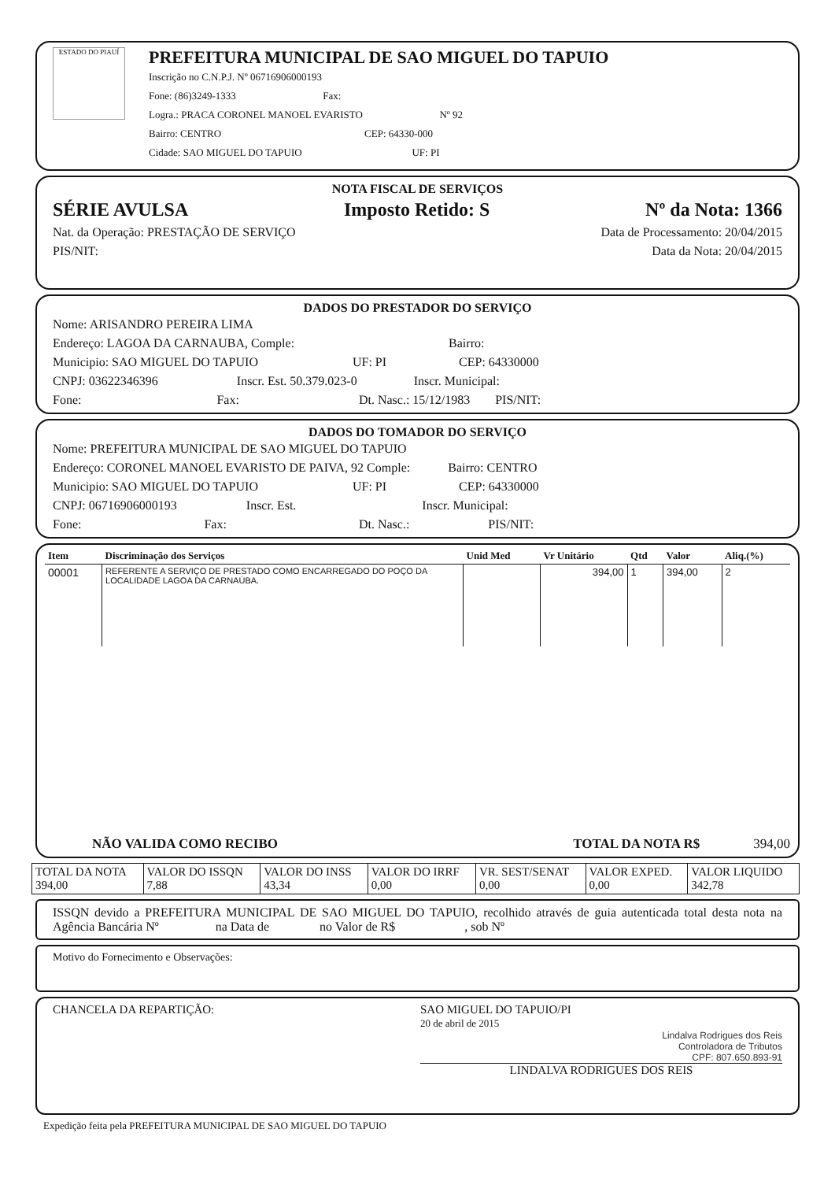ESTADO DO PIAUÍ
PREFEITURA MUNICIPAL DE SAO MIGUEL DO TAPUIO
Inscrição no C.N.P.J. Nº 06716906000193
Fone: (86)3249-1333 Fax:
Logra.: PRACA CORONEL MANOEL EVARISTO Nº 92
Bairro: CENTRO CEP: 64330-000
Cidade: SAO MIGUEL DO TAPUIO UF: PI
NOTA FISCAL DE SERVIÇOS
SÉRIE AVULSA Imposto Retido: S Nº da Nota: 1366
Nat. da Operação: PRESTAÇÃO DE SERVIÇO Data de Processamento: 20/04/2015
PIS/NIT: Data da Nota: 20/04/2015
DADOS DO PRESTADOR DO SERVIÇO
Nome: ARISANDRO PEREIRA LIMA
Endereço: LAGOA DA CARNAUBA, Comple: Bairro:
Municipio: SAO MIGUEL DO TAPUIO UF: PI CEP: 64330000
CNPJ: 03622346396 Inscr. Est. 50.379.023-0 Inscr. Municipal:
Fone: Fax: Dt. Nasc.: 15/12/1983 PIS/NIT:
DADOS DO TOMADOR DO SERVIÇO
Nome: PREFEITURA MUNICIPAL DE SAO MIGUEL DO TAPUIO
Endereço: CORONEL MANOEL EVARISTO DE PAIVA, 92 Comple: Bairro: CENTRO
Municipio: SAO MIGUEL DO TAPUIO UF: PI CEP: 64330000
CNPJ: 06716906000193 Inscr. Est. Inscr. Municipal:
Fone: Fax: Dt. Nasc.: PIS/NIT:
| Item | Discriminação dos Serviços | Unid Med | Vr Unitário | Qtd | Valor | Aliq.(%) |
| --- | --- | --- | --- | --- | --- | --- |
| 00001 | REFERENTE A SERVIÇO DE PRESTADO COMO ENCARREGADO DO POÇO DA LOCALIDADE LAGOA DA CARNAÚBA. | | 394,00 | 1 | 394,00 | 2 |
NÃO VALIDA COMO RECIBO TOTAL DA NOTA R$ 394,00
| TOTAL DA NOTA 394,00 | VALOR DO ISSQN 7,88 | VALOR DO INSS 43,34 | VALOR DO IRRF 0,00 | VR. SEST/SENAT 0,00 | VALOR EXPED. 0,00 | VALOR LIQUIDO 342,78 |
ISSQN devido a PREFEITURA MUNICIPAL DE SAO MIGUEL DO TAPUIO, recolhido através de guia autenticada total desta nota na Agência Bancária Nº na Data de no Valor de R$ , sob Nº
Motivo do Fornecimento e Observações:
CHANCELA DA REPARTIÇÃO: SAO MIGUEL DO TAPUIO/PI
20 de abril de 2015
Lindalva Rodrigues dos Reis
Controladora de Tributos
CPF: 807.650.893-91
LINDALVA RODRIGUES DOS REIS
Expedição feita pela PREFEITURA MUNICIPAL DE SAO MIGUEL DO TAPUIO